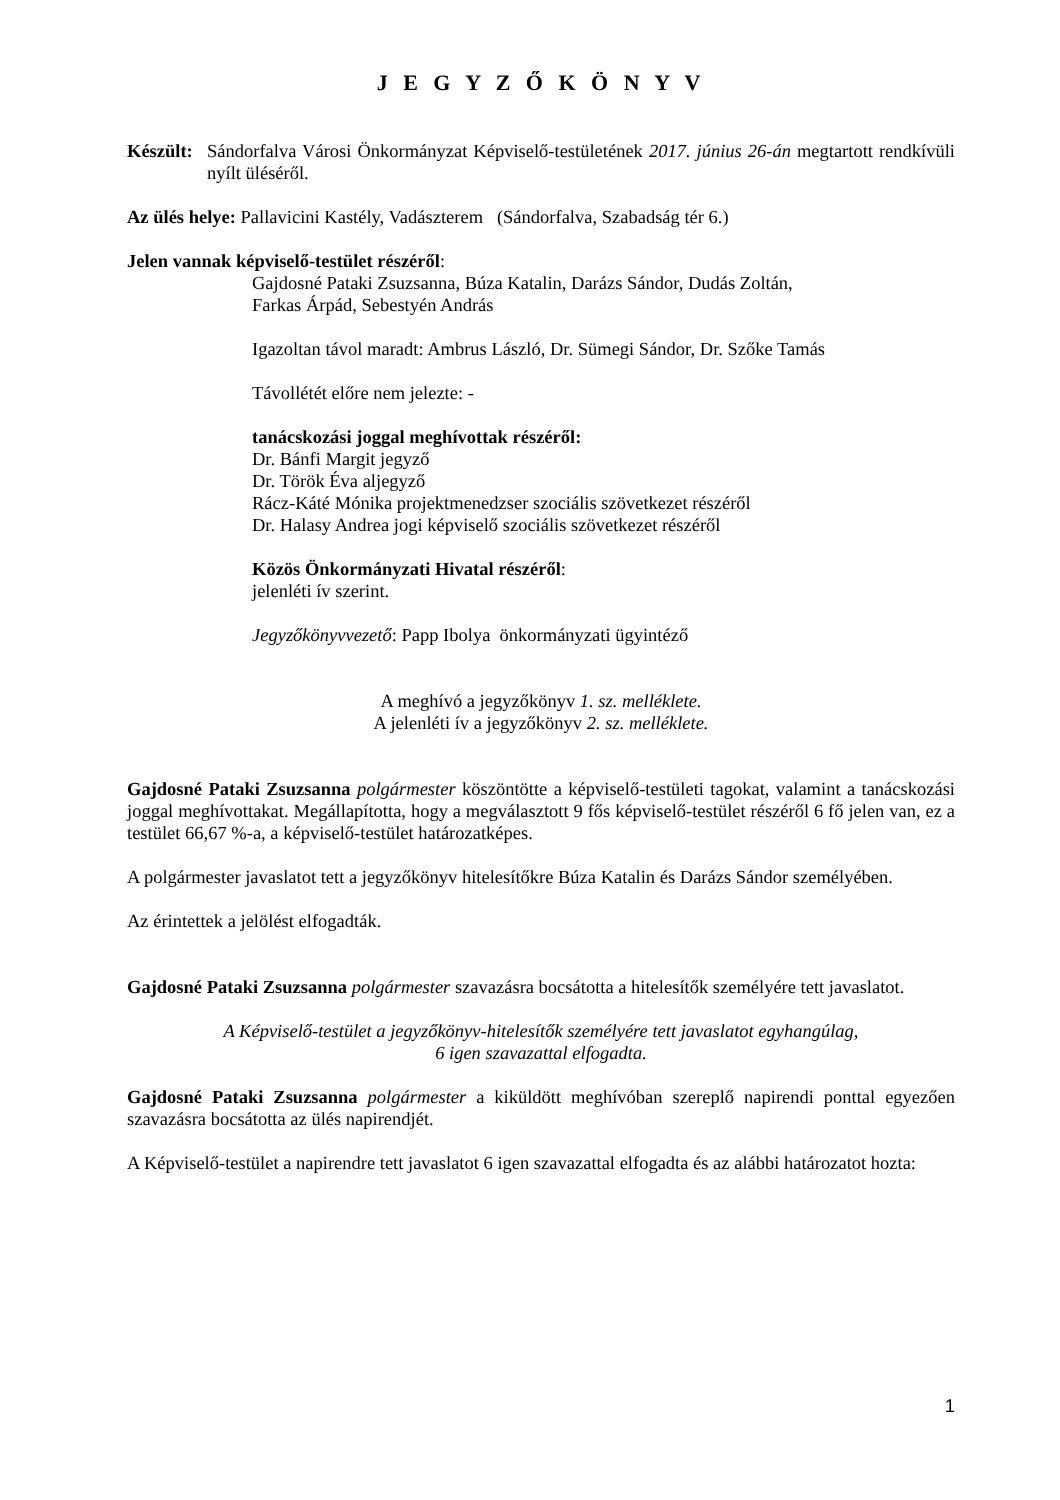J E G Y Z Ő K Ö N Y V
Készült:
Sándorfalva Városi Önkormányzat Képviselő-testületének 2017. június 26-án megtartott rendkívüli nyílt üléséről.
Az ülés helye: Pallavicini Kastély, Vadászterem (Sándorfalva, Szabadság tér 6.)
Jelen vannak képviselő-testület részéről:
Gajdosné Pataki Zsuzsanna, Búza Katalin, Darázs Sándor, Dudás Zoltán,
Farkas Árpád, Sebestyén András
Igazoltan távol maradt: Ambrus László, Dr. Sümegi Sándor, Dr. Szőke Tamás
Távollétét előre nem jelezte: -
tanácskozási joggal meghívottak részéről:
Dr. Bánfi Margit jegyző
Dr. Török Éva aljegyző
Rácz-Káté Mónika projektmenedzser szociális szövetkezet részéről
Dr. Halasy Andrea jogi képviselő szociális szövetkezet részéről
Közös Önkormányzati Hivatal részéről:
jelenléti ív szerint.
Jegyzőkönyvvezető: Papp Ibolya önkormányzati ügyintéző
A meghívó a jegyzőkönyv 1. sz. melléklete.
A jelenléti ív a jegyzőkönyv 2. sz. melléklete.
Gajdosné Pataki Zsuzsanna polgármester köszöntötte a képviselő-testületi tagokat, valamint a tanácskozási joggal meghívottakat. Megállapította, hogy a megválasztott 9 fős képviselő-testület részéről 6 fő jelen van, ez a testület 66,67 %-a, a képviselő-testület határozatképes.
A polgármester javaslatot tett a jegyzőkönyv hitelesítőkre Búza Katalin és Darázs Sándor személyében.
Az érintettek a jelölést elfogadták.
Gajdosné Pataki Zsuzsanna polgármester szavazásra bocsátotta a hitelesítők személyére tett javaslatot.
A Képviselő-testület a jegyzőkönyv-hitelesítők személyére tett javaslatot egyhangúlag,
6 igen szavazattal elfogadta.
Gajdosné Pataki Zsuzsanna polgármester a kiküldött meghívóban szereplő napirendi ponttal egyezően szavazásra bocsátotta az ülés napirendjét.
A Képviselő-testület a napirendre tett javaslatot 6 igen szavazattal elfogadta és az alábbi határozatot hozta:
1